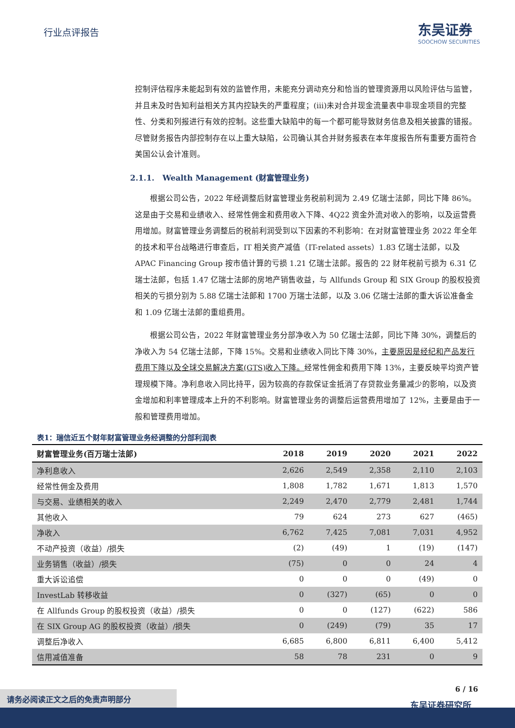行业点评报告
东吴证券
SOOCHOW SECURITIES
控制评估程序未能起到有效的监管作用，未能充分调动充分和恰当的管理资源用以风险评估与监管，并且未及时告知利益相关方其内控缺失的严重程度；(iii)未对合并现金流量表中非现金项目的完整性、分类和列报进行有效的控制。这些重大缺陷中的每一个都可能导致财务信息及相关披露的错报。尽管财务报告内部控制存在以上重大缺陷，公司确认其合并财务报表在本年度报告所有重要方面符合美国公认会计准则。
2.1.1. Wealth Management (财富管理业务)
根据公司公告，2022 年经调整后财富管理业务税前利润为 2.49 亿瑞士法郎，同比下降 86%。这是由于交易和业绩收入、经常性佣金和费用收入下降、4Q22 资金外流对收入的影响，以及运营费用增加。财富管理业务调整后的税前利润受到以下因素的不利影响：在对财富管理业务 2022 年全年的技术和平台战略进行审查后，IT 相关资产减值（IT-related assets）1.83 亿瑞士法郎，以及 APAC Financing Group 按市值计算的亏损 1.21 亿瑞士法郎。报告的 22 财年税前亏损为 6.31 亿瑞士法郎，包括 1.47 亿瑞士法郎的房地产销售收益，与 Allfunds Group 和 SIX Group 的股权投资相关的亏损分别为 5.88 亿瑞士法郎和 1700 万瑞士法郎，以及 3.06 亿瑞士法郎的重大诉讼准备金和 1.09 亿瑞士法郎的重组费用。
根据公司公告，2022 年财富管理业务分部净收入为 50 亿瑞士法郎，同比下降 30%，调整后的净收入为 54 亿瑞士法郎，下降 15%。交易和业绩收入同比下降 30%，主要原因是经纪和产品发行费用下降以及全球交易解决方案(GTS)收入下降。经常性佣金和费用下降 13%，主要反映平均资产管理规模下降。净利息收入同比持平，因为较高的存款保证金抵消了存贷款业务量减少的影响，以及资金增加和利率管理成本上升的不利影响。财富管理业务的调整后运营费用增加了 12%，主要是由于一般和管理费用增加。
表1：瑞信近五个财年财富管理业务经调整的分部利润表
| 财富管理业务(百万瑞士法郎) | 2018 | 2019 | 2020 | 2021 | 2022 |
| --- | --- | --- | --- | --- | --- |
| 净利息收入 | 2,626 | 2,549 | 2,358 | 2,110 | 2,103 |
| 经常性佣金及费用 | 1,808 | 1,782 | 1,671 | 1,813 | 1,570 |
| 与交易、业绩相关的收入 | 2,249 | 2,470 | 2,779 | 2,481 | 1,744 |
| 其他收入 | 79 | 624 | 273 | 627 | (465) |
| 净收入 | 6,762 | 7,425 | 7,081 | 7,031 | 4,952 |
| 不动产投资（收益）/损失 | (2) | (49) | 1 | (19) | (147) |
| 业务销售（收益）/损失 | (75) | 0 | 0 | 24 | 4 |
| 重大诉讼追偿 | 0 | 0 | 0 | (49) | 0 |
| InvestLab 转移收益 | 0 | (327) | (65) | 0 | 0 |
| 在 Allfunds Group 的股权投资（收益）/损失 | 0 | 0 | (127) | (622) | 586 |
| 在 SIX Group AG 的股权投资（收益）/损失 | 0 | (249) | (79) | 35 | 17 |
| 调整后净收入 | 6,685 | 6,800 | 6,811 | 6,400 | 5,412 |
| 信用减值准备 | 58 | 78 | 231 | 0 | 9 |
6 / 16
东吴证券研究所
请务必阅读正文之后的免责声明部分